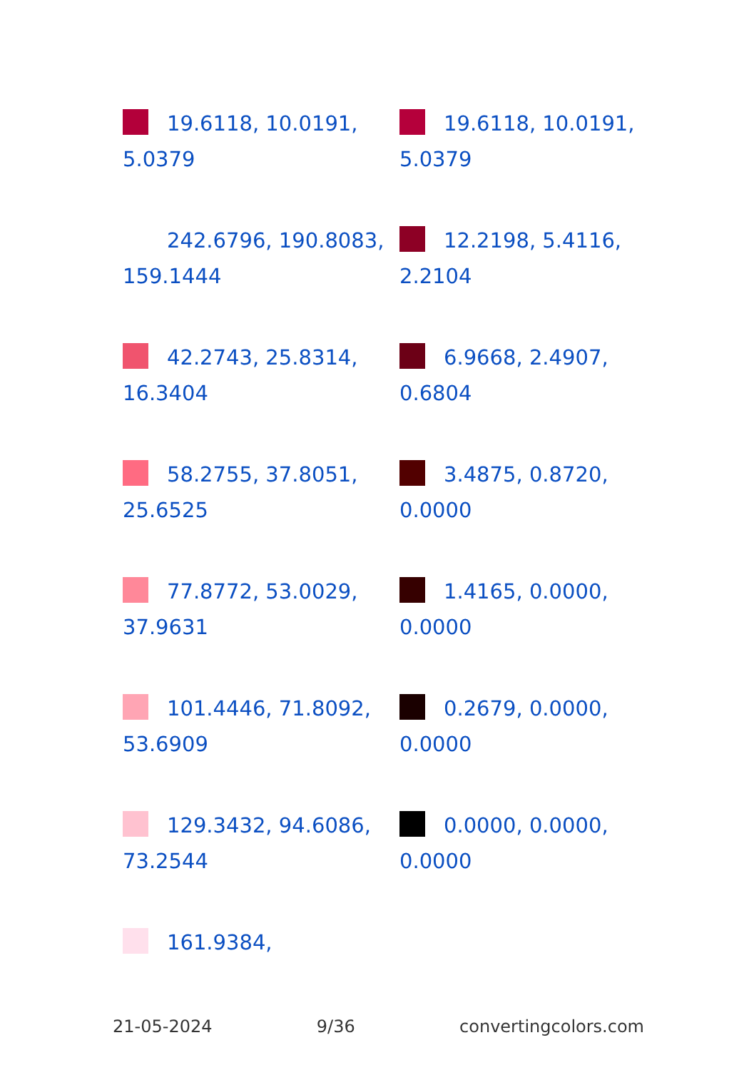19.6118, 10.0191, 5.0379
19.6118, 10.0191, 5.0379
242.6796, 190.8083, 159.1444
12.2198, 5.4116, 2.2104
42.2743, 25.8314, 16.3404
6.9668, 2.4907, 0.6804
58.2755, 37.8051, 25.6525
3.4875, 0.8720, 0.0000
77.8772, 53.0029, 37.9631
1.4165, 0.0000, 0.0000
101.4446, 71.8092, 53.6909
0.2679, 0.0000, 0.0000
129.3432, 94.6086, 73.2544
0.0000, 0.0000, 0.0000
161.9384,
21-05-2024 9/36 convertingcolors.com